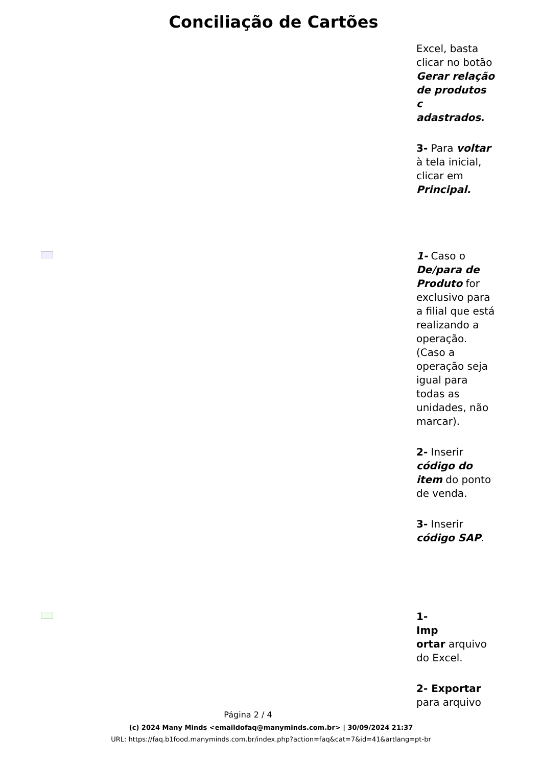Conciliação de Cartões
Excel, basta clicar no botão Gerar relação de produtos
c
adastrados.
3- Para voltar à tela inicial, clicar em Principal.
1- Caso o De/para de Produto for exclusivo para a filial que está realizando a operação. (Caso a operação seja igual para todas as unidades, não marcar).
2- Inserir código do item do ponto de venda.
3- Inserir código SAP.
1-
Imp
ortar arquivo do Excel.
2- Exportar para arquivo
Página 2 / 4
(c) 2024 Many Minds <emaildofaq@manyminds.com.br> | 30/09/2024 21:37
URL: https://faq.b1food.manyminds.com.br/index.php?action=faq&cat=7&id=41&artlang=pt-br